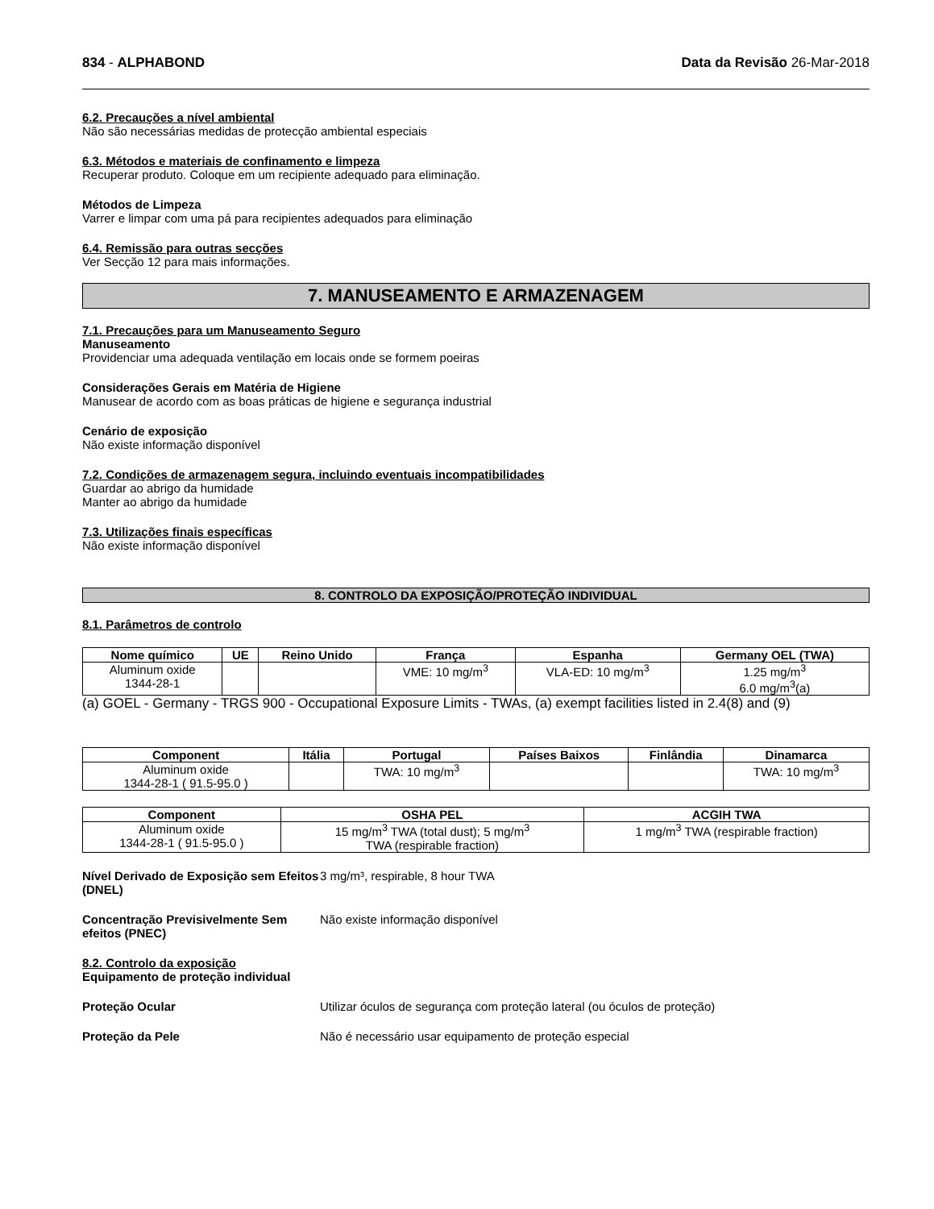834 - ALPHABOND Data da Revisão 26-Mar-2018
6.2. Precauções a nível ambiental
Não são necessárias medidas de protecção ambiental especiais
6.3. Métodos e materiais de confinamento e limpeza
Recuperar produto. Coloque em um recipiente adequado para eliminação.
Métodos de Limpeza
Varrer e limpar com uma pá para recipientes adequados para eliminação
6.4. Remissão para outras secções
Ver Secção 12 para mais informações.
7. MANUSEAMENTO E ARMAZENAGEM
7.1. Precauções para um Manuseamento Seguro
Manuseamento
Providenciar uma adequada ventilação em locais onde se formem poeiras
Considerações Gerais em Matéria de Higiene
Manusear de acordo com as boas práticas de higiene e segurança industrial
Cenário de exposição
Não existe informação disponível
7.2. Condições de armazenagem segura, incluindo eventuais incompatibilidades
Guardar ao abrigo da humidade
Manter ao abrigo da humidade
7.3. Utilizações finais específicas
Não existe informação disponível
8. CONTROLO DA EXPOSIÇÃO/PROTEÇÃO INDIVIDUAL
8.1. Parâmetros de controlo
| Nome químico | UE | Reino Unido | França | Espanha | Germany OEL (TWA) |
| --- | --- | --- | --- | --- | --- |
| Aluminum oxide 1344-28-1 | | | VME: 10 mg/m<sup>3</sup> | VLA-ED: 10 mg/m<sup>3</sup> | 1.25 mg/m<sup>3</sup> 6.0 mg/m<sup>3</sup>(a) |
(a) GOEL - Germany - TRGS 900 - Occupational Exposure Limits - TWAs, (a) exempt facilities listed in 2.4(8) and (9)
| Component | Itália | Portugal | Países Baixos | Finlândia | Dinamarca |
| --- | --- | --- | --- | --- | --- |
| Aluminum oxide 1344-28-1 ( 91.5-95.0 ) | | TWA: 10 mg/m<sup>3</sup> | | | TWA: 10 mg/m<sup>3</sup> |
| Component | OSHA PEL | ACGIH TWA |
| --- | --- | --- |
| Aluminum oxide 1344-28-1 ( 91.5-95.0 ) | 15 mg/m<sup>3</sup> TWA (total dust); 5 mg/m<sup>3</sup> TWA (respirable fraction) | 1 mg/m<sup>3</sup> TWA (respirable fraction) |
Nível Derivado de Exposição sem Efeitos (DNEL)
3 mg/m³, respirable, 8 hour TWA
Concentração Previsivelmente Sem efeitos (PNEC)
Não existe informação disponível
8.2. Controlo da exposição
Equipamento de proteção individual
Proteção Ocular Utilizar óculos de segurança com proteção lateral (ou óculos de proteção)
Proteção da Pele Não é necessário usar equipamento de proteção especial